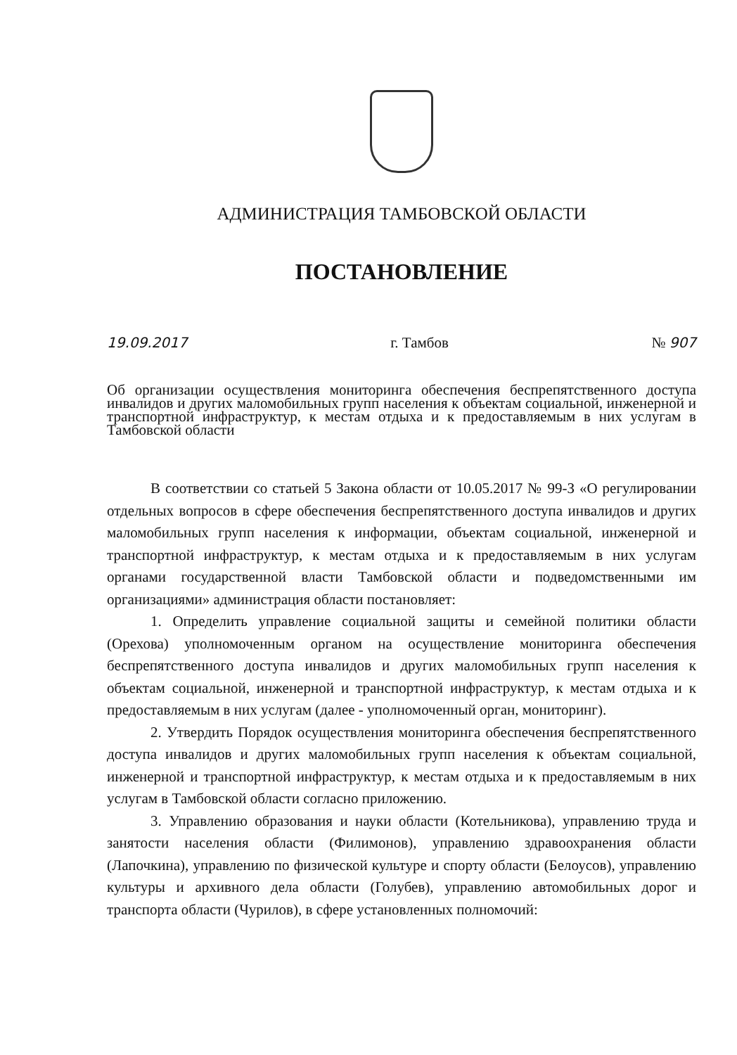АДМИНИСТРАЦИЯ ТАМБОВСКОЙ ОБЛАСТИ
ПОСТАНОВЛЕНИЕ
19.09.2017 г. Тамбов № 907
Об организации осуществления мониторинга обеспечения беспрепятственного доступа инвалидов и других маломобильных групп населения к объектам социальной, инженерной и транспортной инфраструктур, к местам отдыха и к предоставляемым в них услугам в Тамбовской области
В соответствии со статьей 5 Закона области от 10.05.2017 № 99-З «О регулировании отдельных вопросов в сфере обеспечения беспрепятственного доступа инвалидов и других маломобильных групп населения к информации, объектам социальной, инженерной и транспортной инфраструктур, к местам отдыха и к предоставляемым в них услугам органами государственной власти Тамбовской области и подведомственными им организациями» администрация области постановляет:
1. Определить управление социальной защиты и семейной политики области (Орехова) уполномоченным органом на осуществление мониторинга обеспечения беспрепятственного доступа инвалидов и других маломобильных групп населения к объектам социальной, инженерной и транспортной инфраструктур, к местам отдыха и к предоставляемым в них услугам (далее - уполномоченный орган, мониторинг).
2. Утвердить Порядок осуществления мониторинга обеспечения беспрепятственного доступа инвалидов и других маломобильных групп населения к объектам социальной, инженерной и транспортной инфраструктур, к местам отдыха и к предоставляемым в них услугам в Тамбовской области согласно приложению.
3. Управлению образования и науки области (Котельникова), управлению труда и занятости населения области (Филимонов), управлению здравоохранения области (Лапочкина), управлению по физической культуре и спорту области (Белоусов), управлению культуры и архивного дела области (Голубев), управлению автомобильных дорог и транспорта области (Чурилов), в сфере установленных полномочий: